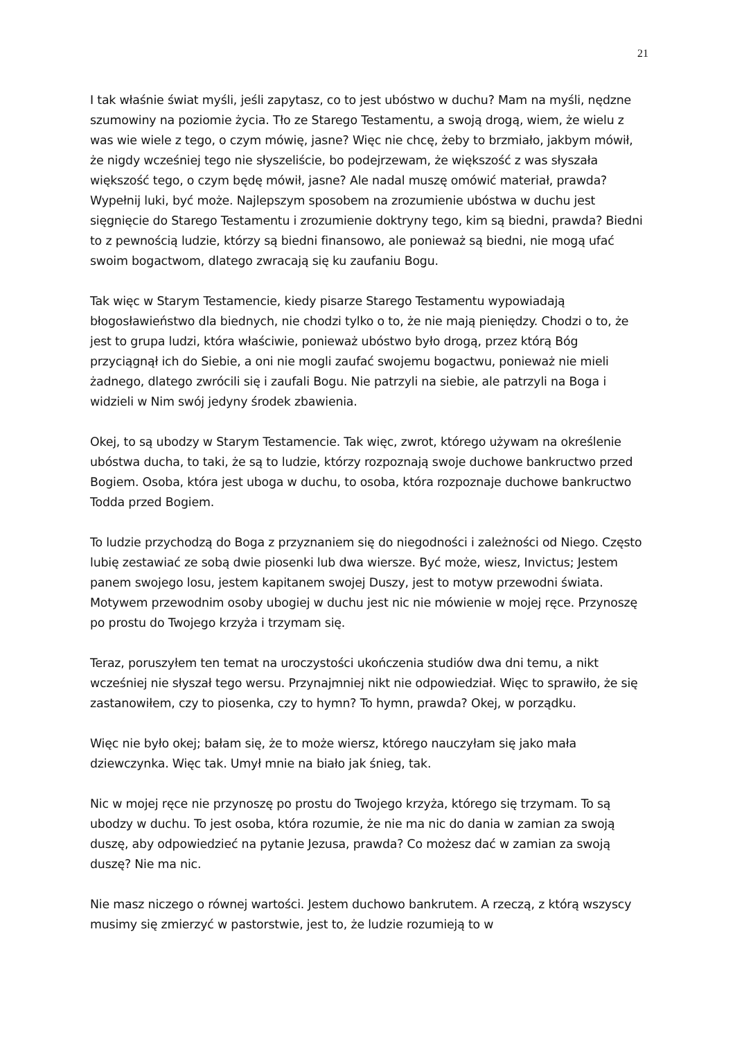21
I tak właśnie świat myśli, jeśli zapytasz, co to jest ubóstwo w duchu? Mam na myśli, nędzne szumowiny na poziomie życia. Tło ze Starego Testamentu, a swoją drogą, wiem, że wielu z was wie wiele z tego, o czym mówię, jasne? Więc nie chcę, żeby to brzmiało, jakbym mówił, że nigdy wcześniej tego nie słyszeliście, bo podejrzewam, że większość z was słyszała większość tego, o czym będę mówił, jasne? Ale nadal muszę omówić materiał, prawda? Wypełnij luki, być może. Najlepszym sposobem na zrozumienie ubóstwa w duchu jest sięgnięcie do Starego Testamentu i zrozumienie doktryny tego, kim są biedni, prawda? Biedni to z pewnością ludzie, którzy są biedni finansowo, ale ponieważ są biedni, nie mogą ufać swoim bogactwom, dlatego zwracają się ku zaufaniu Bogu.
Tak więc w Starym Testamencie, kiedy pisarze Starego Testamentu wypowiadają błogosławieństwo dla biednych, nie chodzi tylko o to, że nie mają pieniędzy. Chodzi o to, że jest to grupa ludzi, która właściwie, ponieważ ubóstwo było drogą, przez którą Bóg przyciągnął ich do Siebie, a oni nie mogli zaufać swojemu bogactwu, ponieważ nie mieli żadnego, dlatego zwrócili się i zaufali Bogu. Nie patrzyli na siebie, ale patrzyli na Boga i widzieli w Nim swój jedyny środek zbawienia.
Okej, to są ubodzy w Starym Testamencie. Tak więc, zwrot, którego używam na określenie ubóstwa ducha, to taki, że są to ludzie, którzy rozpoznają swoje duchowe bankructwo przed Bogiem. Osoba, która jest uboga w duchu, to osoba, która rozpoznaje duchowe bankructwo Todda przed Bogiem.
To ludzie przychodzą do Boga z przyznaniem się do niegodności i zależności od Niego. Często lubię zestawiać ze sobą dwie piosenki lub dwa wiersze. Być może, wiesz, Invictus; Jestem panem swojego losu, jestem kapitanem swojej Duszy, jest to motyw przewodni świata. Motywem przewodnim osoby ubogiej w duchu jest nic nie mówienie w mojej ręce. Przynoszę po prostu do Twojego krzyża i trzymam się.
Teraz, poruszyłem ten temat na uroczystości ukończenia studiów dwa dni temu, a nikt wcześniej nie słyszał tego wersu. Przynajmniej nikt nie odpowiedział. Więc to sprawiło, że się zastanowiłem, czy to piosenka, czy to hymn? To hymn, prawda? Okej, w porządku.
Więc nie było okej; bałam się, że to może wiersz, którego nauczyłam się jako mała dziewczynka. Więc tak. Umył mnie na biało jak śnieg, tak.
Nic w mojej ręce nie przynoszę po prostu do Twojego krzyża, którego się trzymam. To są ubodzy w duchu. To jest osoba, która rozumie, że nie ma nic do dania w zamian za swoją duszę, aby odpowiedzieć na pytanie Jezusa, prawda? Co możesz dać w zamian za swoją duszę? Nie ma nic.
Nie masz niczego o równej wartości. Jestem duchowo bankrutem. A rzeczą, z którą wszyscy musimy się zmierzyć w pastorstwie, jest to, że ludzie rozumieją to w